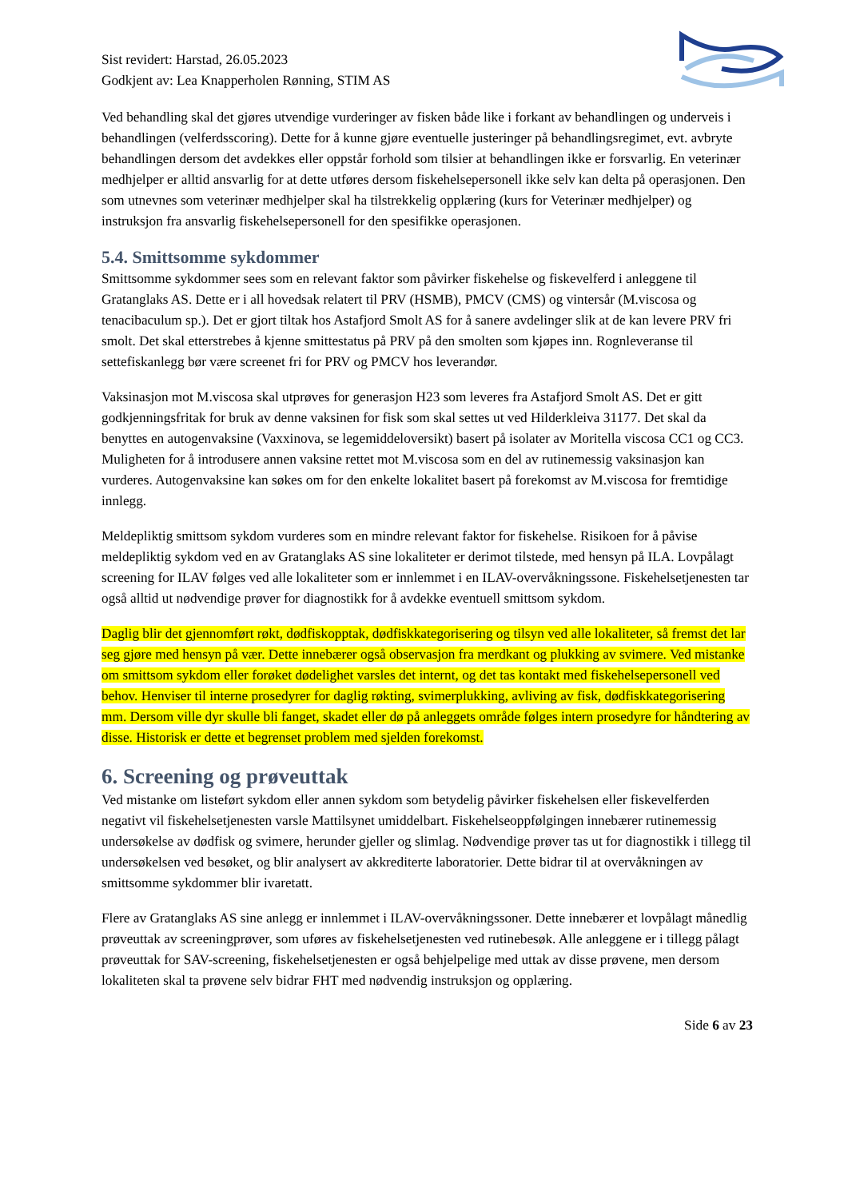Sist revidert: Harstad, 26.05.2023
Godkjent av: Lea Knapperholen Rønning, STIM AS
Ved behandling skal det gjøres utvendige vurderinger av fisken både like i forkant av behandlingen og underveis i behandlingen (velferdsscoring). Dette for å kunne gjøre eventuelle justeringer på behandlingsregimet, evt. avbryte behandlingen dersom det avdekkes eller oppstår forhold som tilsier at behandlingen ikke er forsvarlig. En veterinær medhjelper er alltid ansvarlig for at dette utføres dersom fiskehelsepersonell ikke selv kan delta på operasjonen. Den som utnevnes som veterinær medhjelper skal ha tilstrekkelig opplæring (kurs for Veterinær medhjelper) og instruksjon fra ansvarlig fiskehelsepersonell for den spesifikke operasjonen.
5.4. Smittsomme sykdommer
Smittsomme sykdommer sees som en relevant faktor som påvirker fiskehelse og fiskevelferd i anleggene til Gratanglaks AS. Dette er i all hovedsak relatert til PRV (HSMB), PMCV (CMS) og vintersår (M.viscosa og tenacibaculum sp.). Det er gjort tiltak hos Astafjord Smolt AS for å sanere avdelinger slik at de kan levere PRV fri smolt. Det skal etterstrebes å kjenne smittestatus på PRV på den smolten som kjøpes inn. Rognleveranse til settefiskanlegg bør være screenet fri for PRV og PMCV hos leverandør.
Vaksinasjon mot M.viscosa skal utprøves for generasjon H23 som leveres fra Astafjord Smolt AS. Det er gitt godkjenningsfritak for bruk av denne vaksinen for fisk som skal settes ut ved Hilderkleiva 31177. Det skal da benyttes en autogenvaksine (Vaxxinova, se legemiddeloversikt) basert på isolater av Moritella viscosa CC1 og CC3. Muligheten for å introdusere annen vaksine rettet mot M.viscosa som en del av rutinemessig vaksinasjon kan vurderes. Autogenvaksine kan søkes om for den enkelte lokalitet basert på forekomst av M.viscosa for fremtidige innlegg.
Meldepliktig smittsom sykdom vurderes som en mindre relevant faktor for fiskehelse. Risikoen for å påvise meldepliktig sykdom ved en av Gratanglaks AS sine lokaliteter er derimot tilstede, med hensyn på ILA. Lovpålagt screening for ILAV følges ved alle lokaliteter som er innlemmet i en ILAV-overvåkningssone. Fiskehelsetjenesten tar også alltid ut nødvendige prøver for diagnostikk for å avdekke eventuell smittsom sykdom.
Daglig blir det gjennomført røkt, dødfiskopptak, dødfiskkategorisering og tilsyn ved alle lokaliteter, så fremst det lar seg gjøre med hensyn på vær. Dette innebærer også observasjon fra merdkant og plukking av svimere. Ved mistanke om smittsom sykdom eller forøket dødelighet varsles det internt, og det tas kontakt med fiskehelsepersonell ved behov. Henviser til interne prosedyrer for daglig røkting, svimerplukking, avliving av fisk, dødfiskkategorisering mm. Dersom ville dyr skulle bli fanget, skadet eller dø på anleggets område følges intern prosedyre for håndtering av disse. Historisk er dette et begrenset problem med sjelden forekomst.
6. Screening og prøveuttak
Ved mistanke om listeført sykdom eller annen sykdom som betydelig påvirker fiskehelsen eller fiskevelferden negativt vil fiskehelsetjenesten varsle Mattilsynet umiddelbart. Fiskehelseoppfølgingen innebærer rutinemessig undersøkelse av dødfisk og svimere, herunder gjeller og slimlag. Nødvendige prøver tas ut for diagnostikk i tillegg til undersøkelsen ved besøket, og blir analysert av akkrediterte laboratorier. Dette bidrar til at overvåkningen av smittsomme sykdommer blir ivaretatt.
Flere av Gratanglaks AS sine anlegg er innlemmet i ILAV-overvåkningssoner. Dette innebærer et lovpålagt månedlig prøveuttak av screeningprøver, som uføres av fiskehelsetjenesten ved rutinebesøk. Alle anleggene er i tillegg pålagt prøveuttak for SAV-screening, fiskehelsetjenesten er også behjelpelige med uttak av disse prøvene, men dersom lokaliteten skal ta prøvene selv bidrar FHT med nødvendig instruksjon og opplæring.
Side 6 av 23